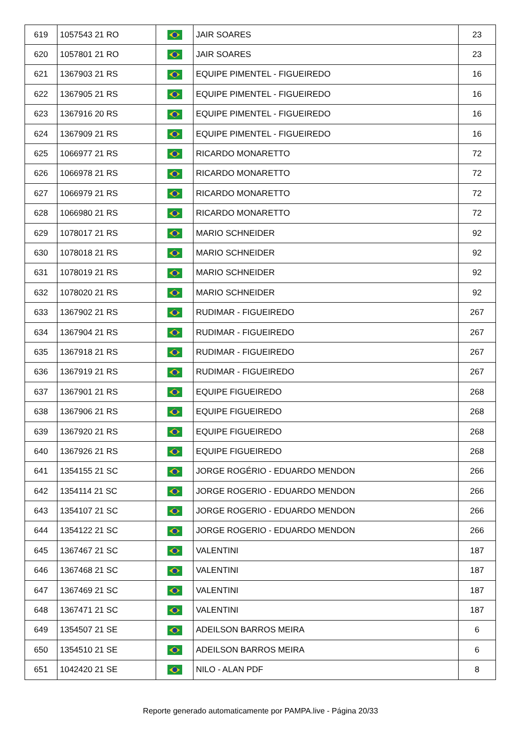| 619 | 1057543 21 RO | | JAIR SOARES | 23 |
| 620 | 1057801 21 RO | | JAIR SOARES | 23 |
| 621 | 1367903 21 RS | | EQUIPE PIMENTEL - FIGUEIREDO | 16 |
| 622 | 1367905 21 RS | | EQUIPE PIMENTEL - FIGUEIREDO | 16 |
| 623 | 1367916 20 RS | | EQUIPE PIMENTEL - FIGUEIREDO | 16 |
| 624 | 1367909 21 RS | | EQUIPE PIMENTEL - FIGUEIREDO | 16 |
| 625 | 1066977 21 RS | | RICARDO MONARETTO | 72 |
| 626 | 1066978 21 RS | | RICARDO MONARETTO | 72 |
| 627 | 1066979 21 RS | | RICARDO MONARETTO | 72 |
| 628 | 1066980 21 RS | | RICARDO MONARETTO | 72 |
| 629 | 1078017 21 RS | | MARIO SCHNEIDER | 92 |
| 630 | 1078018 21 RS | | MARIO SCHNEIDER | 92 |
| 631 | 1078019 21 RS | | MARIO SCHNEIDER | 92 |
| 632 | 1078020 21 RS | | MARIO SCHNEIDER | 92 |
| 633 | 1367902 21 RS | | RUDIMAR - FIGUEIREDO | 267 |
| 634 | 1367904 21 RS | | RUDIMAR - FIGUEIREDO | 267 |
| 635 | 1367918 21 RS | | RUDIMAR - FIGUEIREDO | 267 |
| 636 | 1367919 21 RS | | RUDIMAR - FIGUEIREDO | 267 |
| 637 | 1367901 21 RS | | EQUIPE FIGUEIREDO | 268 |
| 638 | 1367906 21 RS | | EQUIPE FIGUEIREDO | 268 |
| 639 | 1367920 21 RS | | EQUIPE FIGUEIREDO | 268 |
| 640 | 1367926 21 RS | | EQUIPE FIGUEIREDO | 268 |
| 641 | 1354155 21 SC | | JORGE ROGÉRIO - EDUARDO MENDON | 266 |
| 642 | 1354114 21 SC | | JORGE ROGERIO - EDUARDO MENDON | 266 |
| 643 | 1354107 21 SC | | JORGE ROGERIO - EDUARDO MENDON | 266 |
| 644 | 1354122 21 SC | | JORGE ROGERIO - EDUARDO MENDON | 266 |
| 645 | 1367467 21 SC | | VALENTINI | 187 |
| 646 | 1367468 21 SC | | VALENTINI | 187 |
| 647 | 1367469 21 SC | | VALENTINI | 187 |
| 648 | 1367471 21 SC | | VALENTINI | 187 |
| 649 | 1354507 21 SE | | ADEILSON BARROS MEIRA | 6 |
| 650 | 1354510 21 SE | | ADEILSON BARROS MEIRA | 6 |
| 651 | 1042420 21 SE | | NILO - ALAN PDF | 8 |
Reporte generado automaticamente por PAMPA.live - Página 20/33